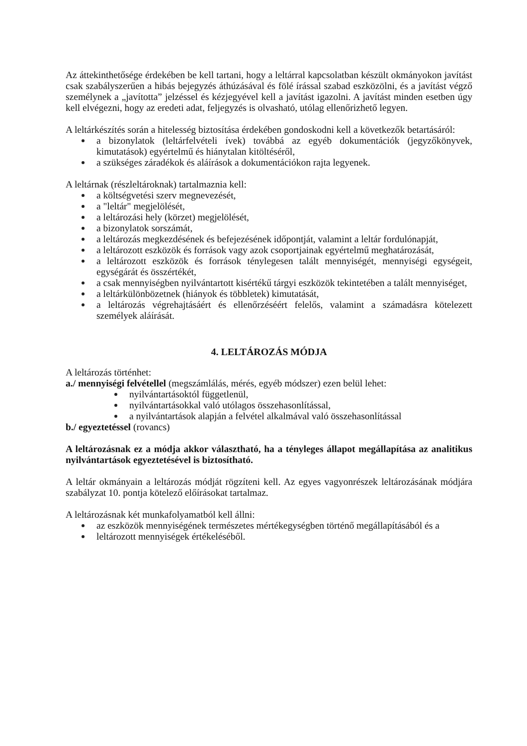Az áttekinthetősége érdekében be kell tartani, hogy a leltárral kapcsolatban készült okmányokon javítást csak szabályszerűen a hibás bejegyzés áthúzásával és fölé írással szabad eszközölni, és a javítást végző személynek a „javította” jelzéssel és kézjegyével kell a javítást igazolni. A javítást minden esetben úgy kell elvégezni, hogy az eredeti adat, feljegyzés is olvasható, utólag ellenőrizhető legyen.
A leltárkészítés során a hitelesség biztosítása érdekében gondoskodni kell a következők betartásáról:
a bizonylatok (leltárfelvételi ívek) továbbá az egyéb dokumentációk (jegyzőkönyvek, kimutatások) egyértelmű és hiánytalan kitöltéséről,
a szükséges záradékok és aláírások a dokumentációkon rajta legyenek.
A leltárnak (részleltároknak) tartalmaznia kell:
a költségvetési szerv megnevezését,
a "leltár" megjelölését,
a leltározási hely (körzet) megjelölését,
a bizonylatok sorszámát,
a leltározás megkezdésének és befejezésének időpontját, valamint a leltár fordulónapját,
a leltározott eszközök és források vagy azok csoportjainak egyértelmű meghatározását,
a leltározott eszközök és források ténylegesen talált mennyiségét, mennyiségi egységeit, egységárát és összértékét,
a csak mennyiségben nyilvántartott kisértékű tárgyi eszközök tekintetében a talált mennyiséget,
a leltárkülönbözetnek (hiányok és többletek) kimutatását,
a leltározás végrehajtásáért és ellenőrzéséért felelős, valamint a számadásra kötelezett személyek aláírását.
4. LELTÁROZÁS MÓDJA
A leltározás történhet:
a./ mennyiségi felvétellel (megszámlálás, mérés, egyéb módszer) ezen belül lehet:
nyilvántartásoktól függetlenül,
nyilvántartásokkal való utólagos összehasonlítással,
a nyilvántartások alapján a felvétel alkalmával való összehasonlítással
b./ egyeztetéssel (rovancs)
A leltározásnak ez a módja akkor választható, ha a tényleges állapot megállapítása az analitikus nyilvántartások egyeztetésével is biztosítható.
A leltár okmányain a leltározás módját rögzíteni kell. Az egyes vagyonrészek leltározásának módjára szabályzat 10. pontja kötelező előírásokat tartalmaz.
A leltározásnak két munkafolyamatból kell állni:
az eszközök mennyiségének természetes mértékegységben történő megállapításából és a
leltározott mennyiségek értékeléséből.